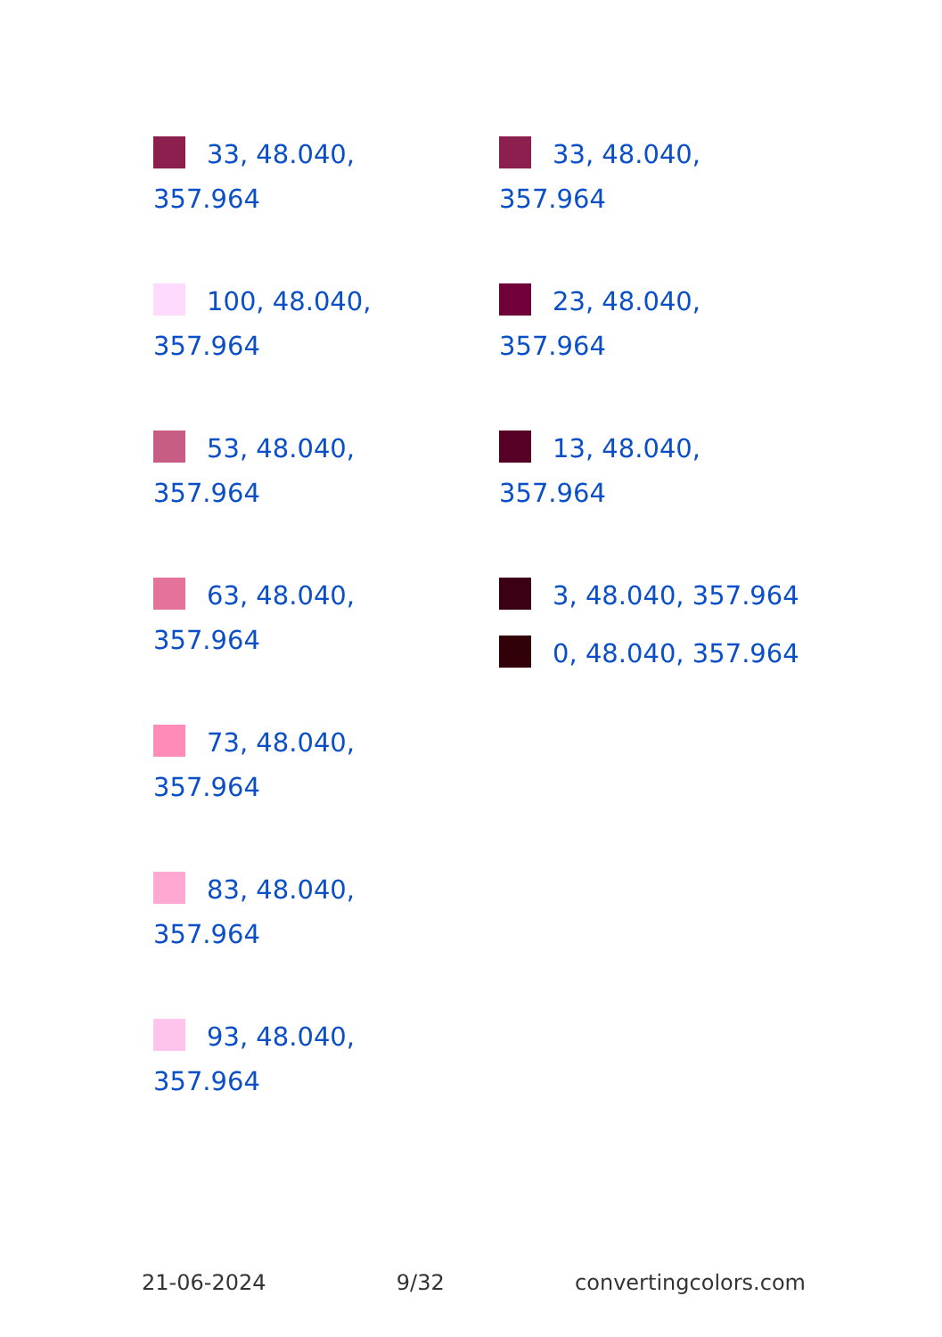33, 48.040, 357.964
100, 48.040, 357.964
53, 48.040, 357.964
63, 48.040, 357.964
73, 48.040, 357.964
83, 48.040, 357.964
93, 48.040, 357.964
33, 48.040, 357.964
23, 48.040, 357.964
13, 48.040, 357.964
3, 48.040, 357.964
0, 48.040, 357.964
21-06-2024 9/32 convertingcolors.com